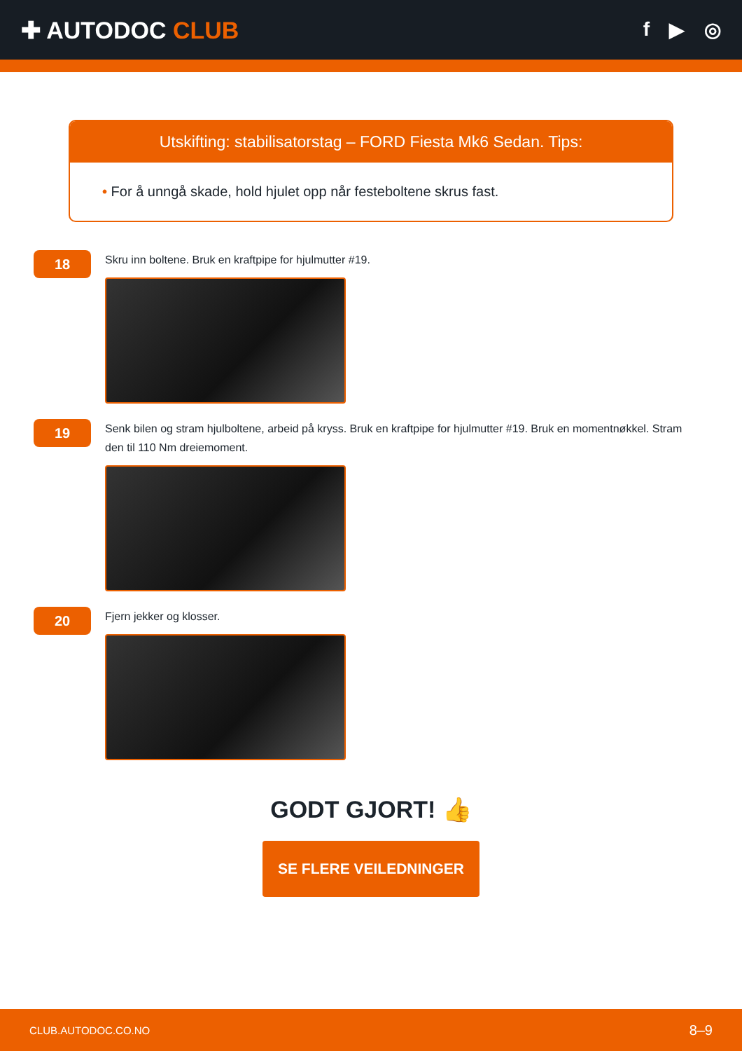✚ AUTODOC CLUB
f ▶ ◎
Utskifting: stabilisatorstag – FORD Fiesta Mk6 Sedan. Tips:
• For å unngå skade, hold hjulet opp når festeboltene skrus fast.
18
Skru inn boltene. Bruk en kraftpipe for hjulmutter #19.
19
Senk bilen og stram hjulboltene, arbeid på kryss. Bruk en kraftpipe for hjulmutter #19. Bruk en momentnøkkel. Stram den til 110 Nm dreiemoment.
20
Fjern jekker og klosser.
GODT GJORT! 👍
SE FLERE VEILEDNINGER
CLUB.AUTODOC.CO.NO 8–9